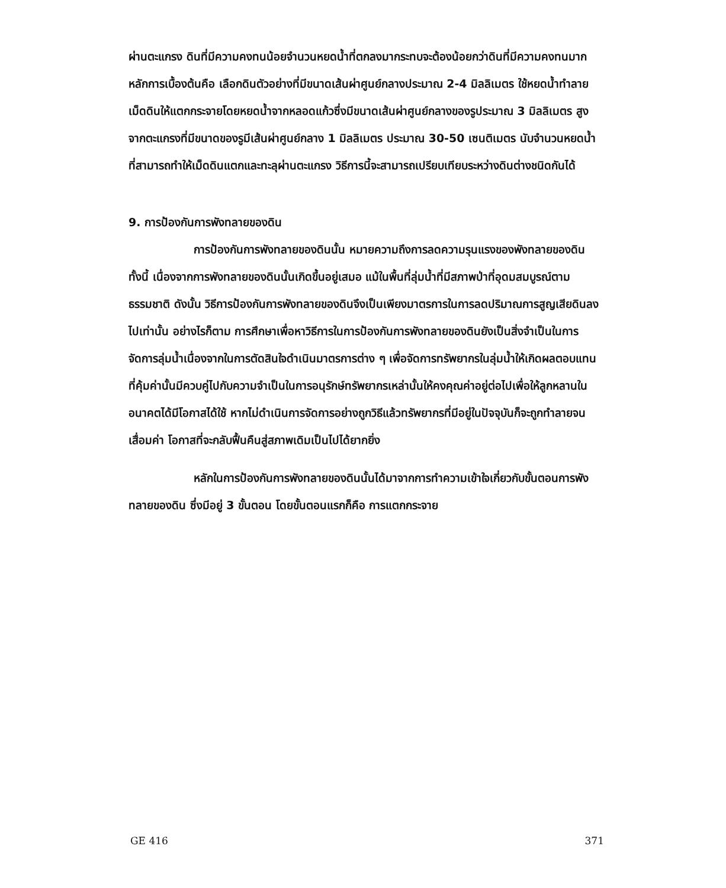ผ่านตะแกรง ดินที่มีความคงทนน้อยจำนวนหยดน้ำที่ตกลงมากระทบจะต้องน้อยกว่าดินที่มีความคงทนมาก หลักการเบื้องต้นคือ เลือกดินตัวอย่างที่มีขนาดเส้นผ่าศูนย์กลางประมาณ 2-4 มิลลิเมตร ใช้หยดน้ำทำลายเม็ดดินให้แตกกระจายโดยหยดน้ำจากหลอดแก้วซึ่งมีขนาดเส้นผ่าศูนย์กลางของรูประมาณ 3 มิลลิเมตร สูงจากตะแกรงที่มีขนาดของรูมีเส้นผ่าศูนย์กลาง 1 มิลลิเมตร ประมาณ 30-50 เซนติเมตร นับจำนวนหยดน้ำที่สามารถทำให้เม็ดดินแตกและทะลุผ่านตะแกรง วิธีการนี้จะสามารถเปรียบเทียบระหว่างดินต่างชนิดกันได้
9. การป้องกันการพังทลายของดิน
การป้องกันการพังทลายของดินนั้น หมายความถึงการลดความรุนแรงของพังทลายของดิน ทั้งนี้ เนื่องจากการพังทลายของดินนั้นเกิดขึ้นอยู่เสมอ แม้ในพื้นที่ลุ่มน้ำที่มีสภาพป่าที่อุดมสมบูรณ์ตามธรรมชาติ ดังนั้น วิธีการป้องกันการพังทลายของดินจึงเป็นเพียงมาตรการในการลดปริมาณการสูญเสียดินลงไปเท่านั้น อย่างไรก็ตาม การศึกษาเพื่อหาวิธีการในการป้องกันการพังทลายของดินยังเป็นสิ่งจำเป็นในการจัดการลุ่มน้ำเนื่องจากในการตัดสินใจดำเนินมาตรการต่าง ๆ เพื่อจัดการทรัพยากรในลุ่มน้ำให้เกิดผลตอบแทนที่คุ้มค่านั้นมีควบคู่ไปกับความจำเป็นในการอนุรักษ์ทรัพยากรเหล่านั้นให้คงคุณค่าอยู่ต่อไปเพื่อให้ลูกหลานในอนาคตได้มีโอกาสได้ใช้ หากไม่ดำเนินการจัดการอย่างถูกวิธีแล้วทรัพยากรที่มีอยู่ในปัจจุบันก็จะถูกทำลายจนเสื่อมค่า โอกาสที่จะกลับฟื้นคืนสู่สภาพเดิมเป็นไปได้ยากยิ่ง
หลักในการป้องกันการพังทลายของดินนั้นได้มาจากการทำความเข้าใจเกี่ยวกับขั้นตอนการพังทลายของดิน ซึ่งมีอยู่ 3 ขั้นตอน โดยขั้นตอนแรกก็คือ การแตกกระจาย
GE 416 371